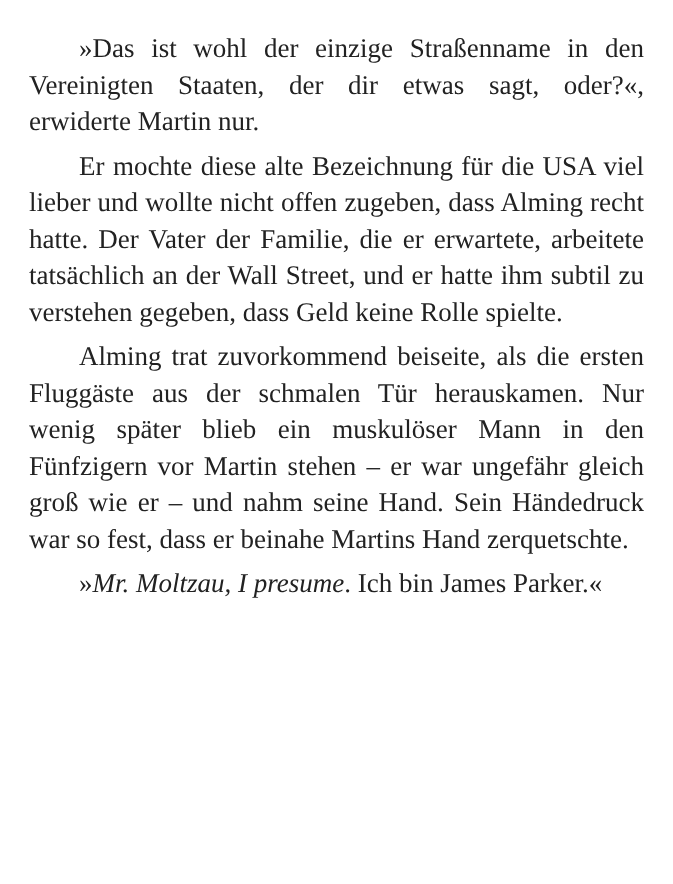»Das ist wohl der einzige Straßenname in den Vereinigten Staaten, der dir etwas sagt, oder?«, erwiderte Martin nur.
Er mochte diese alte Bezeichnung für die USA viel lieber und wollte nicht offen zugeben, dass Alming recht hatte. Der Vater der Familie, die er erwartete, arbeitete tatsächlich an der Wall Street, und er hatte ihm subtil zu verstehen gegeben, dass Geld keine Rolle spielte.
Alming trat zuvorkommend beiseite, als die ersten Fluggäste aus der schmalen Tür herauskamen. Nur wenig später blieb ein muskulöser Mann in den Fünfzigern vor Martin stehen – er war ungefähr gleich groß wie er – und nahm seine Hand. Sein Händedruck war so fest, dass er beinahe Martins Hand zerquetschte.
»Mr. Moltzau, I presume. Ich bin James Parker.«